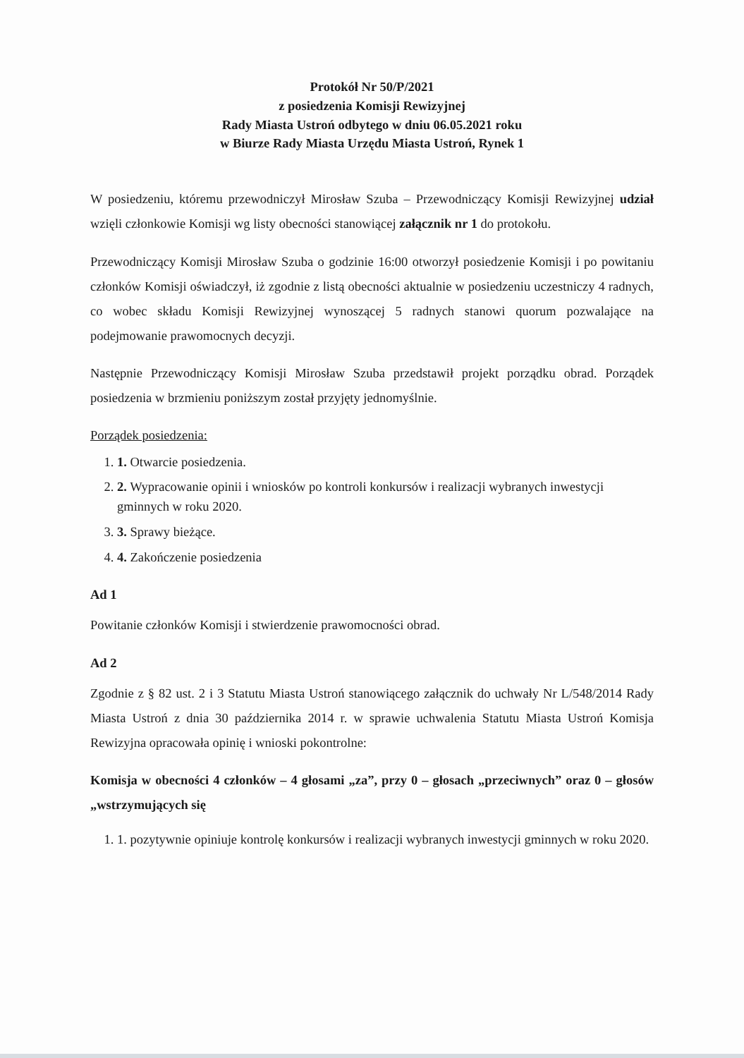Protokół Nr 50/P/2021
z posiedzenia Komisji Rewizyjnej
Rady Miasta Ustroń odbytego w dniu 06.05.2021 roku
w Biurze Rady Miasta Urzędu Miasta Ustroń, Rynek 1
W posiedzeniu, któremu przewodniczył Mirosław Szuba – Przewodniczący Komisji Rewizyjnej udział wzięli członkowie Komisji wg listy obecności stanowiącej załącznik nr 1 do protokołu.
Przewodniczący Komisji Mirosław Szuba o godzinie 16:00 otworzył posiedzenie Komisji i po powitaniu członków Komisji oświadczył, iż zgodnie z listą obecności aktualnie w posiedzeniu uczestniczy 4 radnych, co wobec składu Komisji Rewizyjnej wynoszącej 5 radnych stanowi quorum pozwalające na podejmowanie prawomocnych decyzji.
Następnie Przewodniczący Komisji Mirosław Szuba przedstawił projekt porządku obrad. Porządek posiedzenia w brzmieniu poniższym został przyjęty jednomyślnie.
Porządek posiedzenia:
1. 1. Otwarcie posiedzenia.
2. 2. Wypracowanie opinii i wniosków po kontroli konkursów i realizacji wybranych inwestycji gminnych w roku 2020.
3. 3. Sprawy bieżące.
4. 4. Zakończenie posiedzenia
Ad 1
Powitanie członków Komisji i stwierdzenie prawomocności obrad.
Ad 2
Zgodnie z § 82 ust. 2 i 3 Statutu Miasta Ustroń stanowiącego załącznik do uchwały Nr L/548/2014 Rady Miasta Ustroń z dnia 30 października 2014 r. w sprawie uchwalenia Statutu Miasta Ustroń Komisja Rewizyjna opracowała opinię i wnioski pokontrolne:
Komisja w obecności 4 członków – 4 głosami „za”, przy 0 – głosach „przeciwnych” oraz 0 – głosów „wstrzymujących się
1. 1. pozytywnie opiniuje kontrolę konkursów i realizacji wybranych inwestycji gminnych w roku 2020.